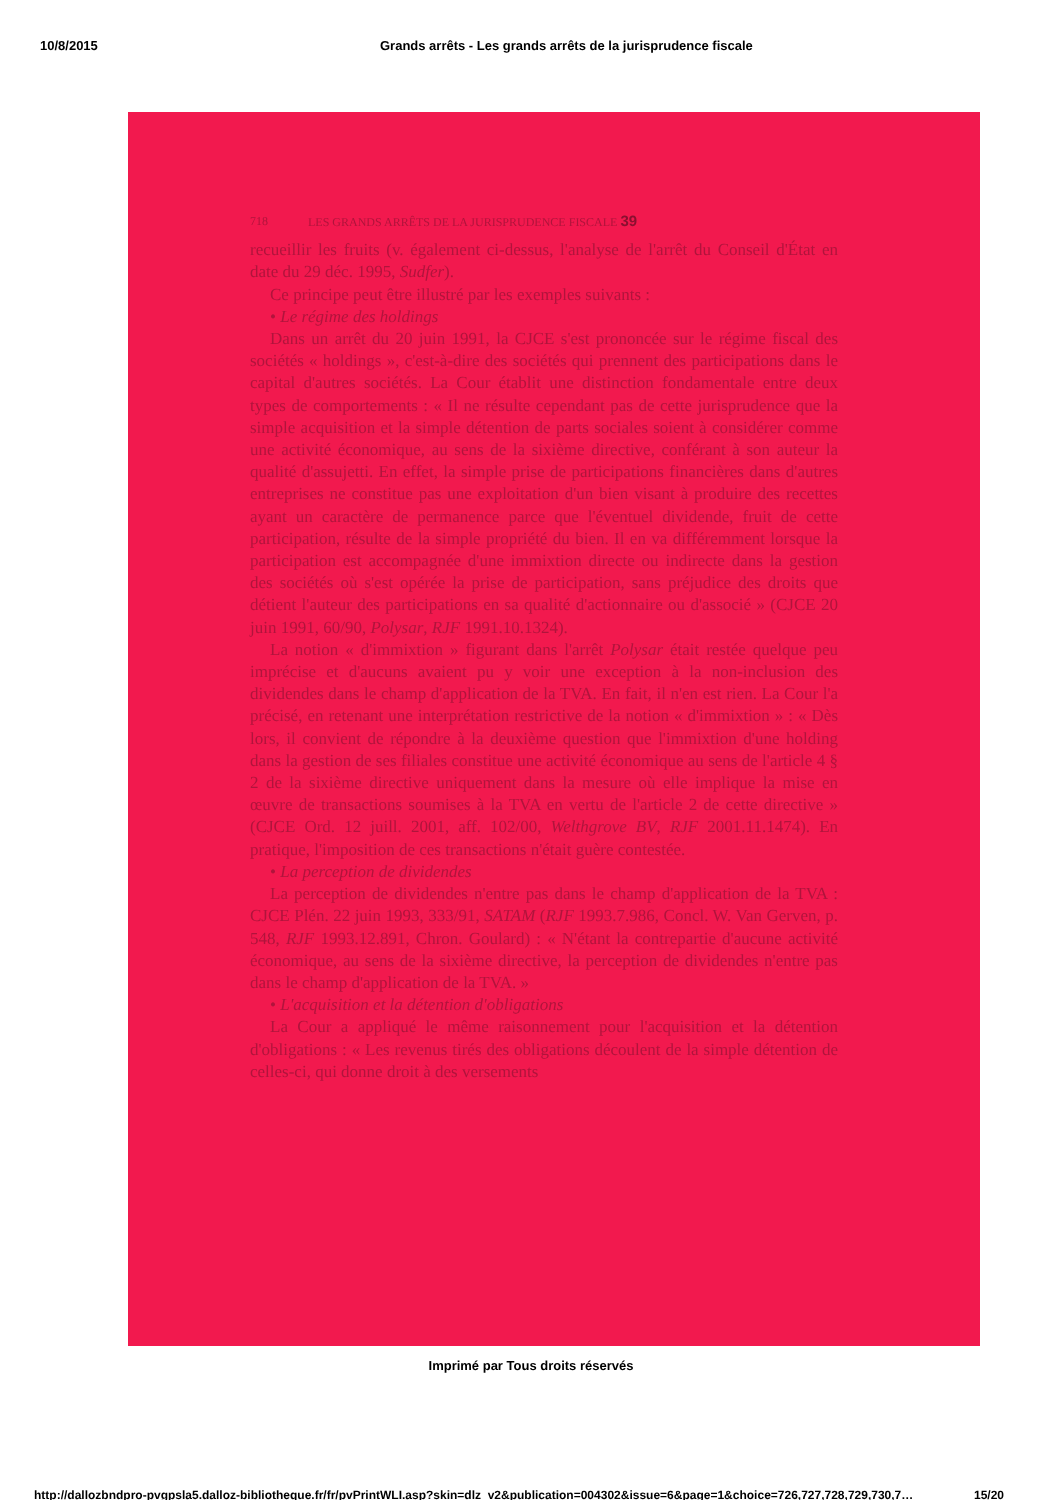10/8/2015 Grands arrêts - Les grands arrêts de la jurisprudence fiscale
718 LES GRANDS ARRÊTS DE LA JURISPRUDENCE FISCALE 39
recueillir les fruits (v. également ci-dessus, l'analyse de l'arrêt du Conseil d'État en date du 29 déc. 1995, Sudfer).
Ce principe peut être illustré par les exemples suivants :
• Le régime des holdings
Dans un arrêt du 20 juin 1991, la CJCE s'est prononcée sur le régime fiscal des sociétés « holdings », c'est-à-dire des sociétés qui prennent des participations dans le capital d'autres sociétés. La Cour établit une distinction fondamentale entre deux types de comportements : « Il ne résulte cependant pas de cette jurisprudence que la simple acquisition et la simple détention de parts sociales soient à considérer comme une activité économique, au sens de la sixième directive, conférant à son auteur la qualité d'assujetti. En effet, la simple prise de participations financières dans d'autres entreprises ne constitue pas une exploitation d'un bien visant à produire des recettes ayant un caractère de permanence parce que l'éventuel dividende, fruit de cette participation, résulte de la simple propriété du bien. Il en va différemment lorsque la participation est accompagnée d'une immixtion directe ou indirecte dans la gestion des sociétés où s'est opérée la prise de participation, sans préjudice des droits que détient l'auteur des participations en sa qualité d'actionnaire ou d'associé » (CJCE 20 juin 1991, 60/90, Polysar, RJF 1991.10.1324).
La notion « d'immixtion » figurant dans l'arrêt Polysar était restée quelque peu imprécise et d'aucuns avaient pu y voir une exception à la non-inclusion des dividendes dans le champ d'application de la TVA. En fait, il n'en est rien. La Cour l'a précisé, en retenant une interprétation restrictive de la notion « d'immixtion » : « Dès lors, il convient de répondre à la deuxième question que l'immixtion d'une holding dans la gestion de ses filiales constitue une activité économique au sens de l'article 4 § 2 de la sixième directive uniquement dans la mesure où elle implique la mise en œuvre de transactions soumises à la TVA en vertu de l'article 2 de cette directive » (CJCE Ord. 12 juill. 2001, aff. 102/00, Welthgrove BV, RJF 2001.11.1474). En pratique, l'imposition de ces transactions n'était guère contestée.
• La perception de dividendes
La perception de dividendes n'entre pas dans le champ d'application de la TVA : CJCE Plén. 22 juin 1993, 333/91, SATAM (RJF 1993.7.986, Concl. W. Van Gerven, p. 548, RJF 1993.12.891, Chron. Goulard) : « N'étant la contrepartie d'aucune activité économique, au sens de la sixième directive, la perception de dividendes n'entre pas dans le champ d'application de la TVA. »
• L'acquisition et la détention d'obligations
La Cour a appliqué le même raisonnement pour l'acquisition et la détention d'obligations : « Les revenus tirés des obligations découlent de la simple détention de celles-ci, qui donne droit à des versements
Imprimé par Tous droits réservés
http://dallozbndpro-pvgpsla5.dalloz-bibliotheque.fr/fr/pvPrintWLI.asp?skin=dlz_v2&publication=004302&issue=6&page=1&choice=726,727,728,729,730,7… 15/20